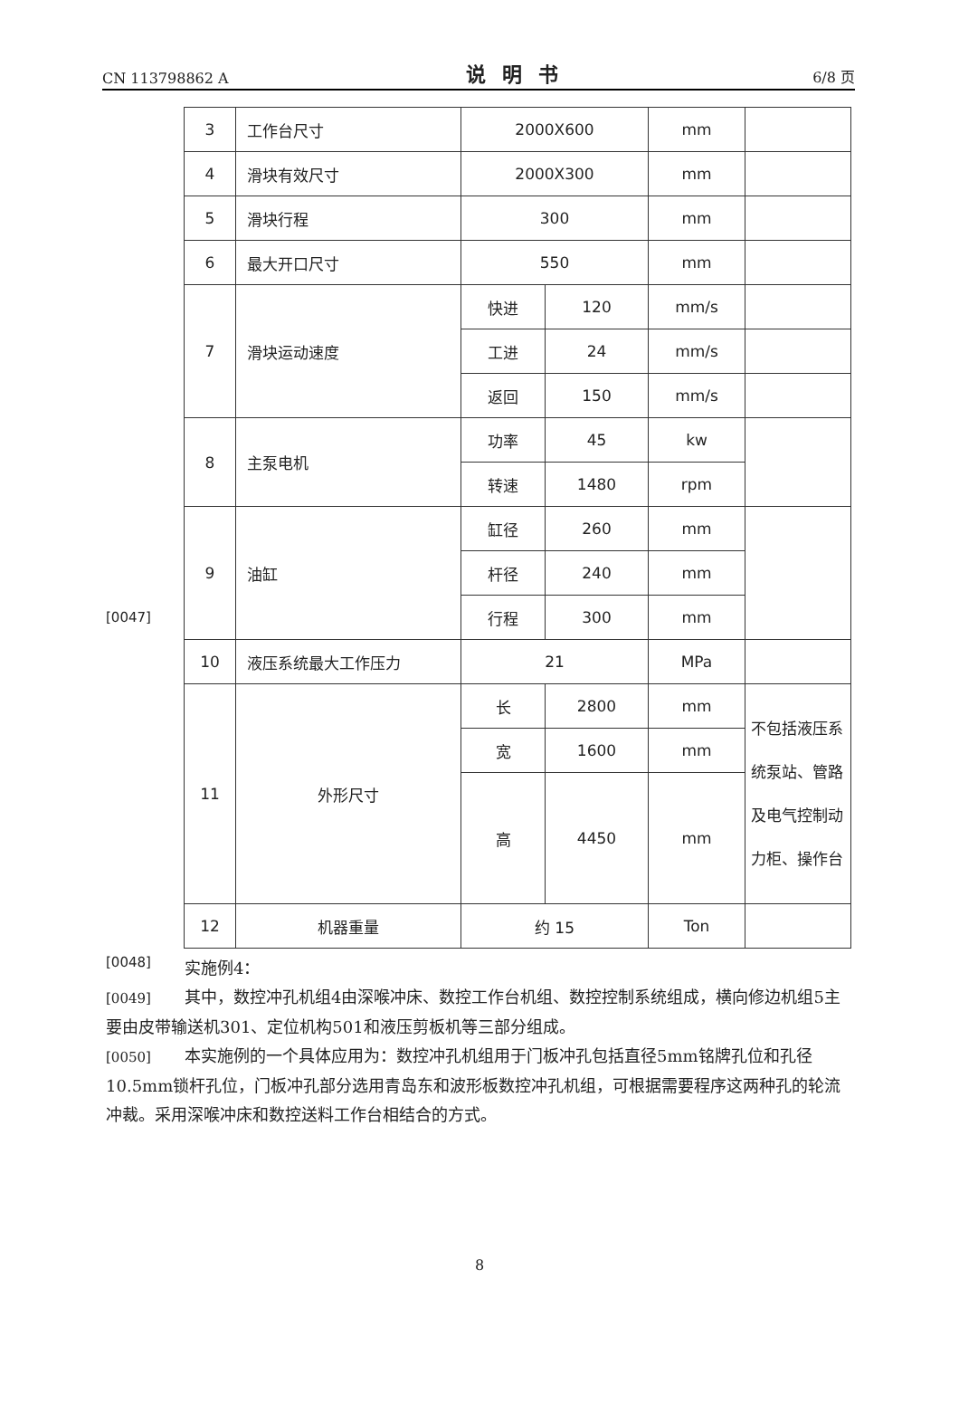CN 113798862 A 说明书 6/8 页
[0047]
| 3 | 工作台尺寸 | 2000X600 | | mm | |
| 4 | 滑块有效尺寸 | 2000X300 | | mm | |
| 5 | 滑块行程 | 300 | | mm | |
| 6 | 最大开口尺寸 | 550 | | mm | |
| 7 | 滑块运动速度 | 快进 | 120 | mm/s | |
| | | 工进 | 24 | mm/s | |
| | | 返回 | 150 | mm/s | |
| 8 | 主泵电机 | 功率 | 45 | kw | |
| | | 转速 | 1480 | rpm | |
| 9 | 油缸 | 缸径 | 260 | mm | |
| | | 杆径 | 240 | mm | |
| | | 行程 | 300 | mm | |
| 10 | 液压系统最大工作压力 | 21 | | MPa | |
| 11 | 外形尺寸 | 长 | 2800 | mm | 不包括液压系统泵站、管路及电气控制动力柜、操作台 |
| | | 宽 | 1600 | mm | |
| | | 高 | 4450 | mm | |
| 12 | 机器重量 | 约 15 | | Ton | |
[0048]
实施例4：
[0049] 其中，数控冲孔机组4由深喉冲床、数控工作台机组、数控控制系统组成，横向修边机组5主要由皮带输送机301、定位机构501和液压剪板机等三部分组成。
[0050] 本实施例的一个具体应用为：数控冲孔机组用于门板冲孔包括直径5mm铭牌孔位和孔径10.5mm锁杆孔位，门板冲孔部分选用青岛东和波形板数控冲孔机组，可根据需要程序这两种孔的轮流冲裁。采用深喉冲床和数控送料工作台相结合的方式。
8